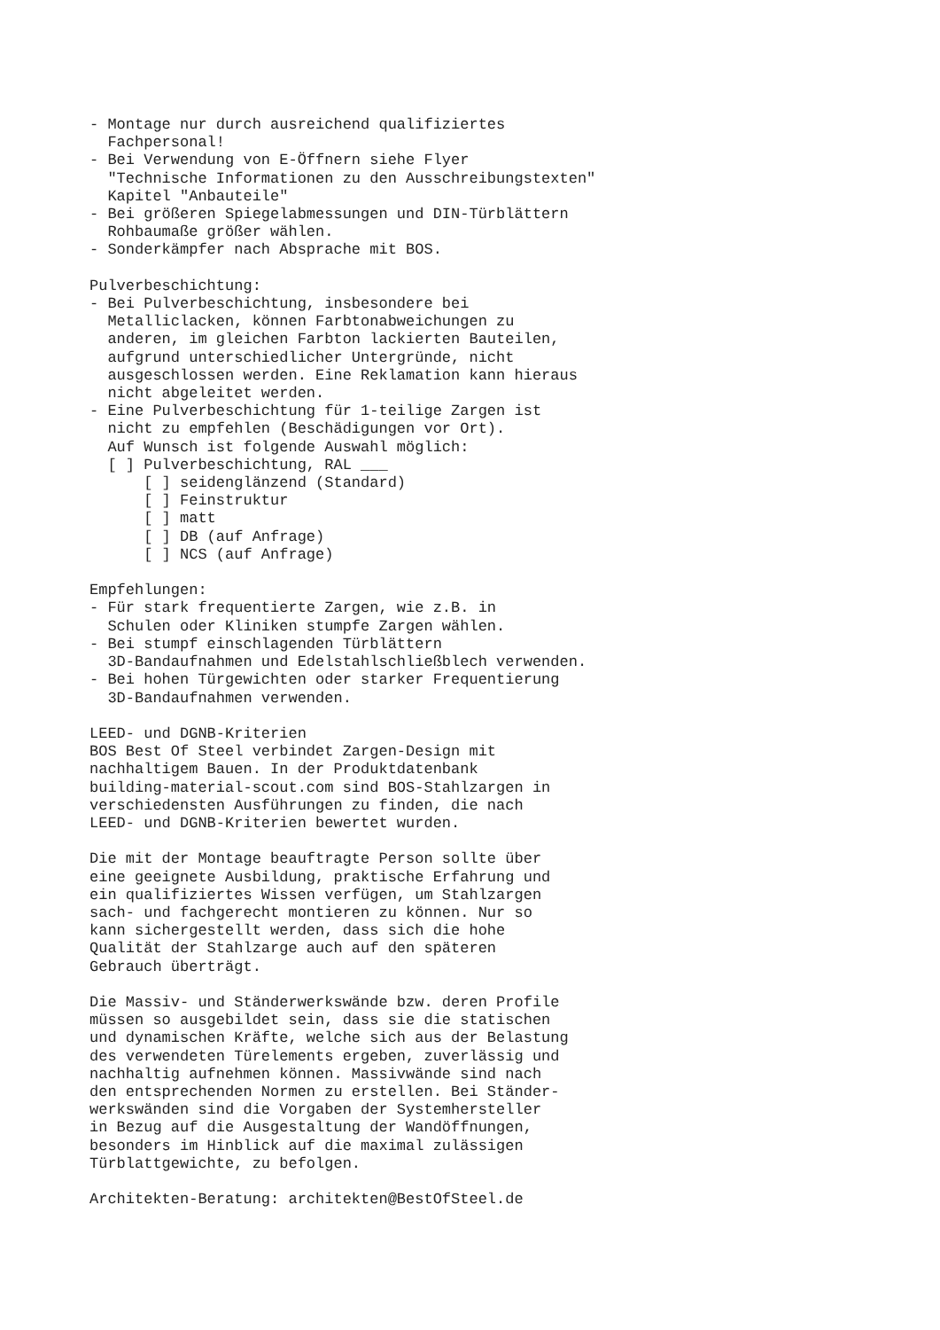- Montage nur durch ausreichend qualifiziertes
  Fachpersonal!
- Bei Verwendung von E-Öffnern siehe Flyer
  "Technische Informationen zu den Ausschreibungstexten"
  Kapitel "Anbauteile"
- Bei größeren Spiegelabmessungen und DIN-Türblättern
  Rohbaumaße größer wählen.
- Sonderkämpfer nach Absprache mit BOS.

Pulverbeschichtung:
- Bei Pulverbeschichtung, insbesondere bei
  Metalliclacken, können Farbtonabweichungen zu
  anderen, im gleichen Farbton lackierten Bauteilen,
  aufgrund unterschiedlicher Untergründe, nicht
  ausgeschlossen werden. Eine Reklamation kann hieraus
  nicht abgeleitet werden.
- Eine Pulverbeschichtung für 1-teilige Zargen ist
  nicht zu empfehlen (Beschädigungen vor Ort).
  Auf Wunsch ist folgende Auswahl möglich:
  [ ] Pulverbeschichtung, RAL ___
      [ ] seidenglänzend (Standard)
      [ ] Feinstruktur
      [ ] matt
      [ ] DB (auf Anfrage)
      [ ] NCS (auf Anfrage)

Empfehlungen:
- Für stark frequentierte Zargen, wie z.B. in
  Schulen oder Kliniken stumpfe Zargen wählen.
- Bei stumpf einschlagenden Türblättern
  3D-Bandaufnahmen und Edelstahlschließblech verwenden.
- Bei hohen Türgewichten oder starker Frequentierung
  3D-Bandaufnahmen verwenden.

LEED- und DGNB-Kriterien
BOS Best Of Steel verbindet Zargen-Design mit
nachhaltigem Bauen. In der Produktdatenbank
building-material-scout.com sind BOS-Stahlzargen in
verschiedensten Ausführungen zu finden, die nach
LEED- und DGNB-Kriterien bewertet wurden.

Die mit der Montage beauftragte Person sollte über
eine geeignete Ausbildung, praktische Erfahrung und
ein qualifiziertes Wissen verfügen, um Stahlzargen
sach- und fachgerecht montieren zu können. Nur so
kann sichergestellt werden, dass sich die hohe
Qualität der Stahlzarge auch auf den späteren
Gebrauch überträgt.

Die Massiv- und Ständerwerkswände bzw. deren Profile
müssen so ausgebildet sein, dass sie die statischen
und dynamischen Kräfte, welche sich aus der Belastung
des verwendeten Türelements ergeben, zuverlässig und
nachhaltig aufnehmen können. Massivwände sind nach
den entsprechenden Normen zu erstellen. Bei Ständer-
werkswänden sind die Vorgaben der Systemhersteller
in Bezug auf die Ausgestaltung der Wandöffnungen,
besonders im Hinblick auf die maximal zulässigen
Türblattgewichte, zu befolgen.

Architekten-Beratung: architekten@BestOfSteel.de